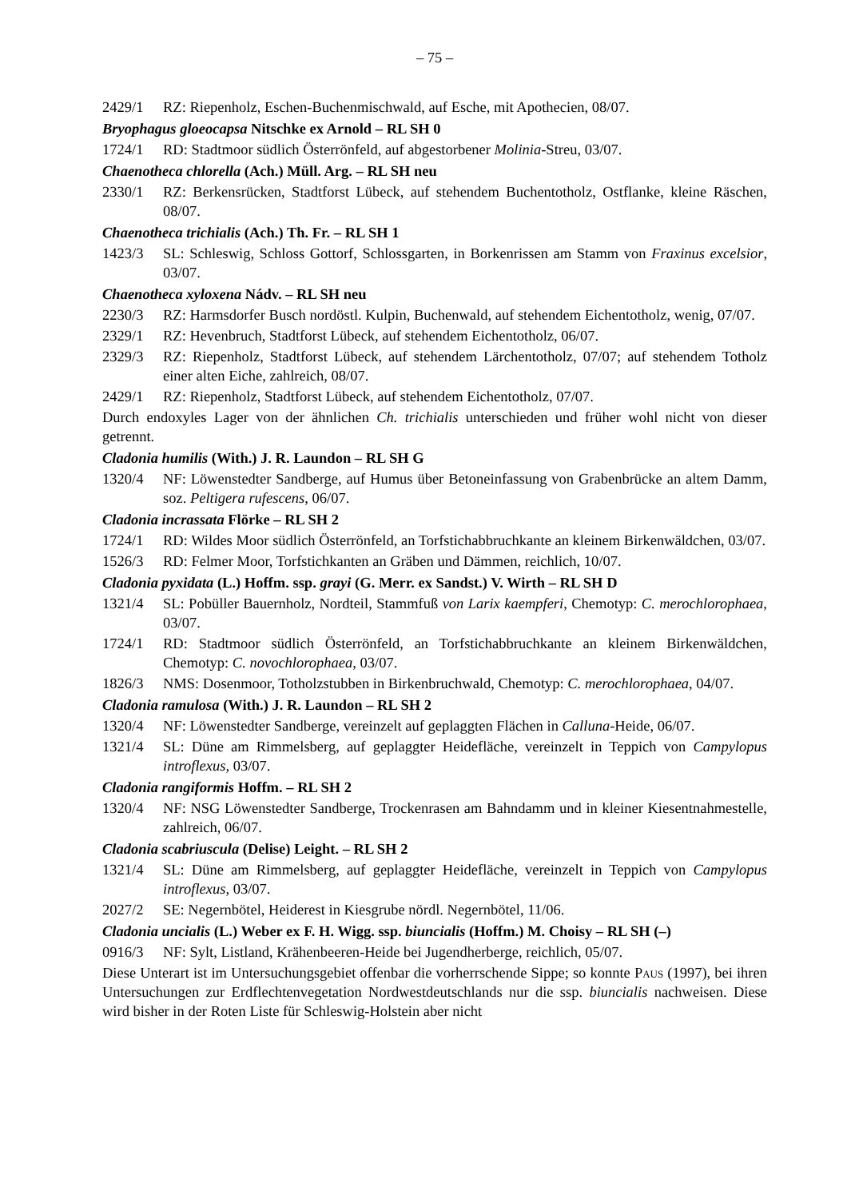– 75 –
2429/1 RZ: Riepenholz, Eschen-Buchenmischwald, auf Esche, mit Apothecien, 08/07.
Bryophagus gloeocapsa Nitschke ex Arnold – RL SH 0
1724/1 RD: Stadtmoor südlich Österrönfeld, auf abgestorbener Molinia-Streu, 03/07.
Chaenotheca chlorella (Ach.) Müll. Arg. – RL SH neu
2330/1 RZ: Berkensrücken, Stadtforst Lübeck, auf stehendem Buchentotholz, Ostflanke, kleine Räschen, 08/07.
Chaenotheca trichialis (Ach.) Th. Fr. – RL SH 1
1423/3 SL: Schleswig, Schloss Gottorf, Schlossgarten, in Borkenrissen am Stamm von Fraxinus excelsior, 03/07.
Chaenotheca xyloxena Nádv. – RL SH neu
2230/3 RZ: Harmsdorfer Busch nordöstl. Kulpin, Buchenwald, auf stehendem Eichentotholz, wenig, 07/07.
2329/1 RZ: Hevenbruch, Stadtforst Lübeck, auf stehendem Eichentotholz, 06/07.
2329/3 RZ: Riepenholz, Stadtforst Lübeck, auf stehendem Lärchentotholz, 07/07; auf stehendem Totholz einer alten Eiche, zahlreich, 08/07.
2429/1 RZ: Riepenholz, Stadtforst Lübeck, auf stehendem Eichentotholz, 07/07.
Durch endoxyles Lager von der ähnlichen Ch. trichialis unterschieden und früher wohl nicht von dieser getrennt.
Cladonia humilis (With.) J. R. Laundon – RL SH G
1320/4 NF: Löwenstedter Sandberge, auf Humus über Betoneinfassung von Grabenbrücke an altem Damm, soz. Peltigera rufescens, 06/07.
Cladonia incrassata Flörke – RL SH 2
1724/1 RD: Wildes Moor südlich Österrönfeld, an Torfstichabbruchkante an kleinem Birkenwäldchen, 03/07.
1526/3 RD: Felmer Moor, Torfstichkanten an Gräben und Dämmen, reichlich, 10/07.
Cladonia pyxidata (L.) Hoffm. ssp. grayi (G. Merr. ex Sandst.) V. Wirth – RL SH D
1321/4 SL: Pobüller Bauernholz, Nordteil, Stammfuß von Larix kaempferi, Chemotyp: C. merochlorophaea, 03/07.
1724/1 RD: Stadtmoor südlich Österrönfeld, an Torfstichabbruchkante an kleinem Birkenwäldchen, Chemotyp: C. novochlorophaea, 03/07.
1826/3 NMS: Dosenmoor, Totholzstubben in Birkenbruchwald, Chemotyp: C. merochlorophaea, 04/07.
Cladonia ramulosa (With.) J. R. Laundon – RL SH 2
1320/4 NF: Löwenstedter Sandberge, vereinzelt auf geplaggten Flächen in Calluna-Heide, 06/07.
1321/4 SL: Düne am Rimmelsberg, auf geplaggter Heidefläche, vereinzelt in Teppich von Campylopus introflexus, 03/07.
Cladonia rangiformis Hoffm. – RL SH 2
1320/4 NF: NSG Löwenstedter Sandberge, Trockenrasen am Bahndamm und in kleiner Kiesentnahmestelle, zahlreich, 06/07.
Cladonia scabriuscula (Delise) Leight. – RL SH 2
1321/4 SL: Düne am Rimmelsberg, auf geplaggter Heidefläche, vereinzelt in Teppich von Campylopus introflexus, 03/07.
2027/2 SE: Negernbötel, Heiderest in Kiesgrube nördl. Negernbötel, 11/06.
Cladonia uncialis (L.) Weber ex F. H. Wigg. ssp. biuncialis (Hoffm.) M. Choisy – RL SH (–)
0916/3 NF: Sylt, Listland, Krähenbeeren-Heide bei Jugendherberge, reichlich, 05/07.
Diese Unterart ist im Untersuchungsgebiet offenbar die vorherrschende Sippe; so konnte Paus (1997), bei ihren Untersuchungen zur Erdflechtenvegetation Nordwestdeutschlands nur die ssp. biuncialis nachweisen. Diese wird bisher in der Roten Liste für Schleswig-Holstein aber nicht